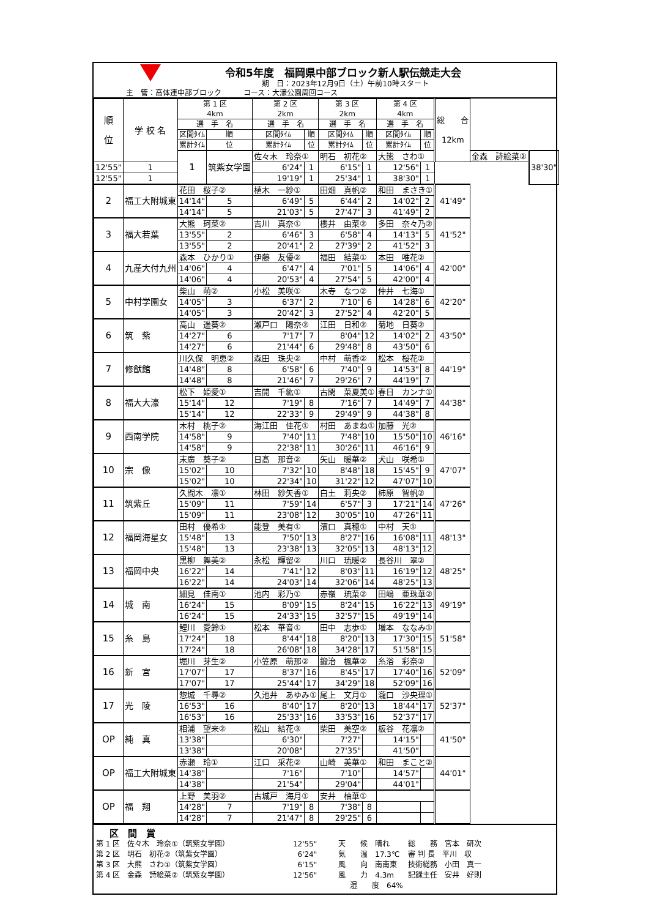令和5年度　福岡県中部ブロック新人駅伝競走大会
期　日：2023年12月9日（土）午前10時スタート
主　管：高体連中部ブロック　　　コース：大濠公園周回コース
| 順 位 | 学 校 名 | 第 1 区 4km | | 第 2 区 2km | | 第 3 区 2km | | 第 4 区 4km | | 総 合 12km | | |
| --- | --- | --- | --- | --- | --- | --- | --- | --- | --- | --- | --- | --- |
| | | 選 手 名 | | 選 手 名 | | 選 手 名 | | 選 手 名 | | | | |
| | | 区間ﾀｲﾑ | 順 | 区間ﾀｲﾑ | 順 | 区間ﾀｲﾑ | 順 | 区間ﾀｲﾑ | 順 | | | |
| | | 累計ﾀｲﾑ | 位 | 累計ﾀｲﾑ | 位 | 累計ﾀｲﾑ | 位 | 累計ﾀｲﾑ | 位 | | | |
| | | 1 | 筑紫女学園 | 佐々木 玲奈① | | 明石 初花② | | 大熊 さわ① | | | 金森 詩絵菜② | 38'30" |
| 12'55" | 1 | | | 6'24" | 1 | 6'15" | 1 | 12'56" | 1 | | | |
| 12'55" | 1 | | | 19'19" | 1 | 25'34" | 1 | 38'30" | 1 | | | |
| 2 | 福工大附城東 | 花田 桜子② | | 植木 一紗① | | 田畑 真帆② | | 和田 まさき① | | 41'49" | | |
| | | 14'14" | 5 | 6'49" | 5 | 6'44" | 2 | 14'02" | 2 | | | |
| | | 14'14" | 5 | 21'03" | 5 | 27'47" | 3 | 41'49" | 2 | | | |
| 3 | 福大若葉 | 大熊 珂菜② | | 吉川 真奈① | | 櫻井 由菜② | | 多田 奈々乃② | | 41'52" | | |
| | | 13'55" | 2 | 6'46" | 3 | 6'58" | 4 | 14'13" | 5 | | | |
| | | 13'55" | 2 | 20'41" | 2 | 27'39" | 2 | 41'52" | 3 | | | |
| 4 | 九産大付九州 | 森本 ひかり① | | 伊藤 友優② | | 福田 結菜① | | 本田 唯花② | | 42'00" | | |
| | | 14'06" | 4 | 6'47" | 4 | 7'01" | 5 | 14'06" | 4 | | | |
| | | 14'06" | 4 | 20'53" | 4 | 27'54" | 5 | 42'00" | 4 | | | |
| 5 | 中村学園女 | 柴山 萌② | | 小松 美咲① | | 木寺 なつ② | | 仲井 七海① | | 42'20" | | |
| | | 14'05" | 3 | 6'37" | 2 | 7'10" | 6 | 14'28" | 6 | | | |
| | | 14'05" | 3 | 20'42" | 3 | 27'52" | 4 | 42'20" | 5 | | | |
| 6 | 筑 紫 | 高山 遥葵② | | 瀬戸口 陽奈② | | 江田 日和② | | 菊地 日葵② | | 43'50" | | |
| | | 14'27" | 6 | 7'17" | 7 | 8'04" | 12 | 14'02" | 2 | | | |
| | | 14'27" | 6 | 21'44" | 6 | 29'48" | 8 | 43'50" | 6 | | | |
| 7 | 修猷館 | 川久保 明恵② | | 森田 珠央② | | 中村 萌香② | | 松本 桜花② | | 44'19" | | |
| | | 14'48" | 8 | 6'58" | 6 | 7'40" | 9 | 14'53" | 8 | | | |
| | | 14'48" | 8 | 21'46" | 7 | 29'26" | 7 | 44'19" | 7 | | | |
| 8 | 福大大濠 | 松下 姫愛① | | 吉開 千紘① | | 古閑 菜夏美① | | 春日 カンナ① | | 44'38" | | |
| | | 15'14" | 12 | 7'19" | 8 | 7'16" | 7 | 14'49" | 7 | | | |
| | | 15'14" | 12 | 22'33" | 9 | 29'49" | 9 | 44'38" | 8 | | | |
| 9 | 西南学院 | 木村 桃子② | | 海江田 佳花① | | 村田 あまね① | | 加藤 光② | | 46'16" | | |
| | | 14'58" | 9 | 7'40" | 11 | 7'48" | 10 | 15'50" | 10 | | | |
| | | 14'58" | 9 | 22'38" | 11 | 30'26" | 11 | 46'16" | 9 | | | |
| 10 | 宗 像 | 末廣 葵子② | | 日髙 那音② | | 矢山 暖華② | | 犬山 咲希① | | 47'07" | | |
| | | 15'02" | 10 | 7'32" | 10 | 8'48" | 18 | 15'45" | 9 | | | |
| | | 15'02" | 10 | 22'34" | 10 | 31'22" | 12 | 47'07" | 10 | | | |
| 11 | 筑紫丘 | 久間木 凛① | | 林田 紗矢香① | | 白土 莉央② | | 柿原 智帆② | | 47'26" | | |
| | | 15'09" | 11 | 7'59" | 14 | 6'57" | 3 | 17'21" | 14 | | | |
| | | 15'09" | 11 | 23'08" | 12 | 30'05" | 10 | 47'26" | 11 | | | |
| 12 | 福岡海星女 | 田村 優希① | | 能登 美有① | | 濱口 真穂① | | 中村 天① | | 48'13" | | |
| | | 15'48" | 13 | 7'50" | 13 | 8'27" | 16 | 16'08" | 11 | | | |
| | | 15'48" | 13 | 23'38" | 13 | 32'05" | 13 | 48'13" | 12 | | | |
| 13 | 福岡中央 | 黒柳 舞美② | | 永松 輝留② | | 川口 琉暖② | | 長谷川 翠② | | 48'25" | | |
| | | 16'22" | 14 | 7'41" | 12 | 8'03" | 11 | 16'19" | 12 | | | |
| | | 16'22" | 14 | 24'03" | 14 | 32'06" | 14 | 48'25" | 13 | | | |
| 14 | 城 南 | 細見 佳南① | | 池内 彩乃① | | 赤嶺 琉菜② | | 田嶋 亜珠華② | | 49'19" | | |
| | | 16'24" | 15 | 8'09" | 15 | 8'24" | 15 | 16'22" | 13 | | | |
| | | 16'24" | 15 | 24'33" | 15 | 32'57" | 15 | 49'19" | 14 | | | |
| 15 | 糸 島 | 鯉川 愛鈴① | | 松本 華音① | | 田中 志歩① | | 増本 ななみ① | | 51'58" | | |
| | | 17'24" | 18 | 8'44" | 18 | 8'20" | 13 | 17'30" | 15 | | | |
| | | 17'24" | 18 | 26'08" | 18 | 34'28" | 17 | 51'58" | 15 | | | |
| 16 | 新 宮 | 堀川 芽生② | | 小笠原 萌那② | | 鍛治 楓華② | | 糸浴 彩奈② | | 52'09" | | |
| | | 17'07" | 17 | 8'37" | 16 | 8'45" | 17 | 17'40" | 16 | | | |
| | | 17'07" | 17 | 25'44" | 17 | 34'29" | 18 | 52'09" | 16 | | | |
| 17 | 光 陵 | 惣城 千尋② | | 久池井 あゆみ① | | 尾上 文月① | | 瀧口 沙央理① | | 52'37" | | |
| | | 16'53" | 16 | 8'40" | 17 | 8'20" | 13 | 18'44" | 17 | | | |
| | | 16'53" | 16 | 25'33" | 16 | 33'53" | 16 | 52'37" | 17 | | | |
| OP | 純 真 | 相浦 望来② | | 松山 結花③ | | 柴田 美空② | | 板谷 花凛② | | 41'50" | | |
| | | 13'38" | | 6'30" | | 7'27" | | 14'15" | | | | |
| | | 13'38" | | 20'08" | | 27'35" | | 41'50" | | | | |
| OP | 福工大附城東 | 赤瀬 玲① | | 江口 采花② | | 山崎 美華① | | 和田 まこと② | | 44'01" | | |
| | | 14'38" | | 7'16" | | 7'10" | | 14'57" | | | | |
| | | 14'38" | | 21'54" | | 29'04" | | 44'01" | | | | |
| OP | 福 翔 | 上野 美羽② | | 古城戸 海月① | | 安井 柚華① | | | | | | |
| | | 14'28" | 7 | 7'19" | 8 | 7'38" | 8 | | | | | |
| | | 14'28" | 7 | 21'47" | 8 | 29'25" | 6 | | | | | |
区　間　賞
第 1 区　佐々木　玲奈①（筑紫女学園） 12'55" 天　　候　晴れ 総　　務　宮本　研次
第 2 区　明石　初花②（筑紫女学園） 6'24" 気　　温　17.3℃ 審 判 長　平川　収
第 3 区　大熊　さわ①（筑紫女学園） 6'15" 風　　向　南南東 技術総務　小田　真一
第 4 区　金森　詩絵菜②（筑紫女学園） 12'56" 風　　力　4.3m 記録主任　安井　好則
湿　　度　64%